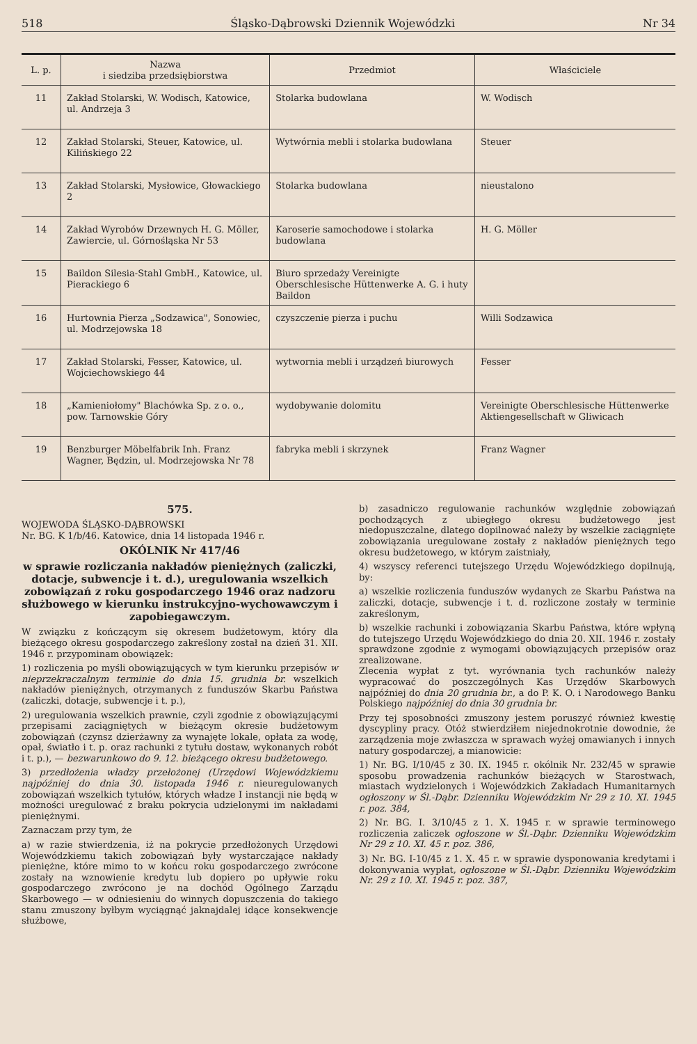518 Śląsko-Dąbrowski Dziennik Wojewódzki Nr 34
| L. p. | Nazwa i siedziba przedsiębiorstwa | Przedmiot | Właściciele |
| --- | --- | --- | --- |
| 11 | Zakład Stolarski, W. Wodisch, Katowice, ul. Andrzeja 3 | Stolarka budowlana | W. Wodisch |
| 12 | Zakład Stolarski, Steuer, Katowice, ul. Kilińskiego 22 | Wytwórnia mebli i stolarka budowlana | Steuer |
| 13 | Zakład Stolarski, Mysłowice, Głowackiego 2 | Stolarka budowlana | nieustalono |
| 14 | Zakład Wyrobów Drzewnych H. G. Möller, Zawiercie, ul. Górnośląska Nr 53 | Karoserie samochodowe i stolarka budowlana | H. G. Möller |
| 15 | Baildon Silesia-Stahl GmbH., Katowice, ul. Pierackiego 6 | Biuro sprzedaży Vereinigte Oberschlesische Hüttenwerke A. G. i huty Baildon | |
| 16 | Hurtownia Pierza „Sodzawica", Sonowiec, ul. Modrzejowska 18 | czyszczenie pierza i puchu | Willi Sodzawica |
| 17 | Zakład Stolarski, Fesser, Katowice, ul. Wojciechowskiego 44 | wytwornia mebli i urządzeń biurowych | Fesser |
| 18 | „Kamieniołomy" Blachówka Sp. z o. o., pow. Tarnowskie Góry | wydobywanie dolomitu | Vereinigte Oberschlesische Hüttenwerke Aktiengesellschaft w Gliwicach |
| 19 | Benzburger Möbelfabrik Inh. Franz Wagner, Będzin, ul. Modrzejowska Nr 78 | fabryka mebli i skrzynek | Franz Wagner |
575.
WOJEWODA ŚLĄSKO-DĄBROWSKI
Nr. BG. K 1/b/46. Katowice, dnia 14 listopada 1946 r.
OKÓLNIK Nr 417/46
w sprawie rozliczania nakładów pieniężnych (zaliczki, dotacje, subwencje i t. d.), uregulowania wszelkich zobowiązań z roku gospodarczego 1946 oraz nadzoru służbowego w kierunku instrukcyjno-wychowawczym i zapobiegawczym.
W związku z kończącym się okresem budżetowym, który dla bieżącego okresu gospodarczego zakreślony został na dzień 31. XII. 1946 r. przypominam obowiązek:
1) rozliczenia po myśli obowiązujących w tym kierunku przepisów w nieprzekraczalnym terminie do dnia 15. grudnia br. wszelkich nakładów pieniężnych, otrzymanych z funduszów Skarbu Państwa (zaliczki, dotacje, subwencje i t. p.),
2) uregulowania wszelkich prawnie, czyli zgodnie z obowiązującymi przepisami zaciągniętych w bieżącym okresie budżetowym zobowiązań (czynsz dzierżawny za wynajęte lokale, opłata za wodę, opał, światło i t. p. oraz rachunki z tytułu dostaw, wykonanych robót i t. p.), — bezwarunkowo do 9. 12. bieżącego okresu budżetowego.
3) przedłożenia władzy przełożonej (Urzędowi Wojewódzkiemu najpóźniej do dnia 30. listopada 1946 r. nieuregulowanych zobowiązań wszelkich tytułów, których władze I instancji nie będą w możności uregulować z braku pokrycia udzielonymi im nakładami pieniężnymi.
Zaznaczam przy tym, że
a) w razie stwierdzenia, iż na pokrycie przedłożonych Urzędowi Wojewódzkiemu takich zobowiązań były wystarczające nakłady pieniężne, które mimo to w końcu roku gospodarczego zwrócone zostały na wznowienie kredytu lub dopiero po upływie roku gospodarczego zwrócono je na dochód Ogólnego Zarządu Skarbowego — w odniesieniu do winnych dopuszczenia do takiego stanu zmuszony byłbym wyciągnąć jaknajdalej idące konsekwencje służbowe,
b) zasadniczo regulowanie rachunków względnie zobowiązań pochodzących z ubiegłego okresu budżetowego jest niedopuszczalne, dlatego dopilnować należy by wszelkie zaciągnięte zobowiązania uregulowane zostały z nakładów pieniężnych tego okresu budżetowego, w którym zaistniały,
4) wszyscy referenci tutejszego Urzędu Wojewódzkiego dopilnują, by:
a) wszelkie rozliczenia funduszów wydanych ze Skarbu Państwa na zaliczki, dotacje, subwencje i t. d. rozliczone zostały w terminie zakreślonym,
b) wszelkie rachunki i zobowiązania Skarbu Państwa, które wpłyną do tutejszego Urzędu Wojewódzkiego do dnia 20. XII. 1946 r. zostały sprawdzone zgodnie z wymogami obowiązujących przepisów oraz zrealizowane.
Zlecenia wypłat z tyt. wyrównania tych rachunków należy wypracować do poszczególnych Kas Urzędów Skarbowych najpóźniej do dnia 20 grudnia br., a do P. K. O. i Narodowego Banku Polskiego najpóźniej do dnia 30 grudnia br.
Przy tej sposobności zmuszony jestem poruszyć również kwestię dyscypliny pracy. Otóż stwierdziłem niejednokrotnie dowodnie, że zarządzenia moje zwłaszcza w sprawach wyżej omawianych i innych natury gospodarczej, a mianowicie:
1) Nr. BG. I/10/45 z 30. IX. 1945 r. okólnik Nr. 232/45 w sprawie sposobu prowadzenia rachunków bieżących w Starostwach, miastach wydzielonych i Wojewódzkich Zakładach Humanitarnych ogłoszony w Śl.-Dąbr. Dzienniku Wojewódzkim Nr 29 z 10. XI. 1945 r. poz. 384,
2) Nr. BG. I. 3/10/45 z 1. X. 1945 r. w sprawie terminowego rozliczenia zaliczek ogłoszone w Śl.-Dąbr. Dzienniku Wojewódzkim Nr 29 z 10. XI. 45 r. poz. 386,
3) Nr. BG. I-10/45 z 1. X. 45 r. w sprawie dysponowania kredytami i dokonywania wypłat, ogłoszone w Śl.-Dąbr. Dzienniku Wojewódzkim Nr. 29 z 10. XI. 1945 r. poz. 387,